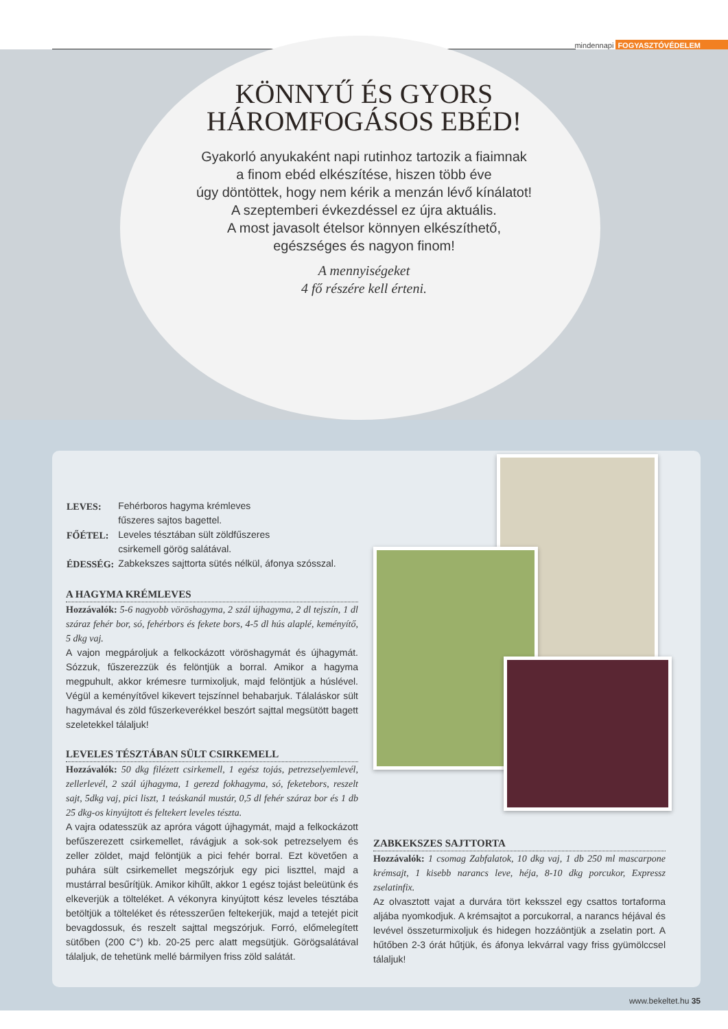mindennapi FOGYASZTÓVÉDELEM
KÖNNYŰ ÉS GYORS
HÁROMFOGÁSOS EBÉD!
Gyakorló anyukaként napi rutinhoz tartozik a fiaimnak
a finom ebéd elkészítése, hiszen több éve
úgy döntöttek, hogy nem kérik a menzán lévő kínálatot!
A szeptemberi évkezdéssel ez újra aktuális.
A most javasolt ételsor könnyen elkészíthető,
egészséges és nagyon finom!
A mennyiségeket
4 fő részére kell érteni.
| LEVES: | Fehérboros hagyma krémleves fűszeres sajtos bagettel. |
| FŐÉTEL: | Leveles tésztában sült zöldfűszeres csirkemell görög salátával. |
| ÉDESSÉG: | Zabkekszes sajttorta sütés nélkül, áfonya szósszal. |
A HAGYMA KRÉMLEVES
Hozzávalók: 5-6 nagyobb vöröshagyma, 2 szál újhagyma, 2 dl tejszín, 1 dl száraz fehér bor, só, fehérbors és fekete bors, 4-5 dl hús alaplé, keményítő, 5 dkg vaj.
A vajon megpároljuk a felkockázott vöröshagymát és újhagymát. Sózzuk, fűszerezzük és felöntjük a borral. Amikor a hagyma megpuhult, akkor krémesre turmixoljuk, majd felöntjük a húslével. Végül a keményítővel kikevert tejszínnel behabarjuk. Tálaláskor sült hagymával és zöld fűszerkeverékkel beszórt sajttal megsütött bagett szeletekkel tálaljuk!
LEVELES TÉSZTÁBAN SÜLT CSIRKEMELL
Hozzávalók: 50 dkg filézett csirkemell, 1 egész tojás, petrezselyemlevél, zellerlevél, 2 szál újhagyma, 1 gerezd fokhagyma, só, feketebors, reszelt sajt, 5dkg vaj, pici liszt, 1 teáskanál mustár, 0,5 dl fehér száraz bor és 1 db 25 dkg-os kinyújtott és feltekert leveles tészta.
A vajra odatesszük az apróra vágott újhagymát, majd a felkockázott befűszerezett csirkemellet, rávágjuk a sok-sok petrezselyem és zeller zöldet, majd felöntjük a pici fehér borral. Ezt követően a puhára sült csirkemellet megszórjuk egy pici liszttel, majd a mustárral besűrítjük. Amikor kihűlt, akkor 1 egész tojást beleütünk és elkeverjük a tölteléket. A vékonyra kinyújtott kész leveles tésztába betöltjük a tölteléket és rétesszerűen feltekerjük, majd a tetejét picit bevagdossuk, és reszelt sajttal megszórjuk. Forró, előmelegített sütőben (200 C°) kb. 20-25 perc alatt megsütjük. Görögsalátával tálaljuk, de tehetünk mellé bármilyen friss zöld salátát.
ZABKEKSZES SAJTTORTA
Hozzávalók: 1 csomag Zabfalatok, 10 dkg vaj, 1 db 250 ml mascarpone krémsajt, 1 kisebb narancs leve, héja, 8-10 dkg porcukor, Expressz zselatinfix.
Az olvasztott vajat a durvára tört keksszel egy csattos tortaforma aljába nyomkodjuk. A krémsajtot a porcukorral, a narancs héjával és levével összeturmixoljuk és hidegen hozzáöntjük a zselatin port. A hűtőben 2-3 órát hűtjük, és áfonya lekvárral vagy friss gyümölccsel tálaljuk!
www.bekeltet.hu 35